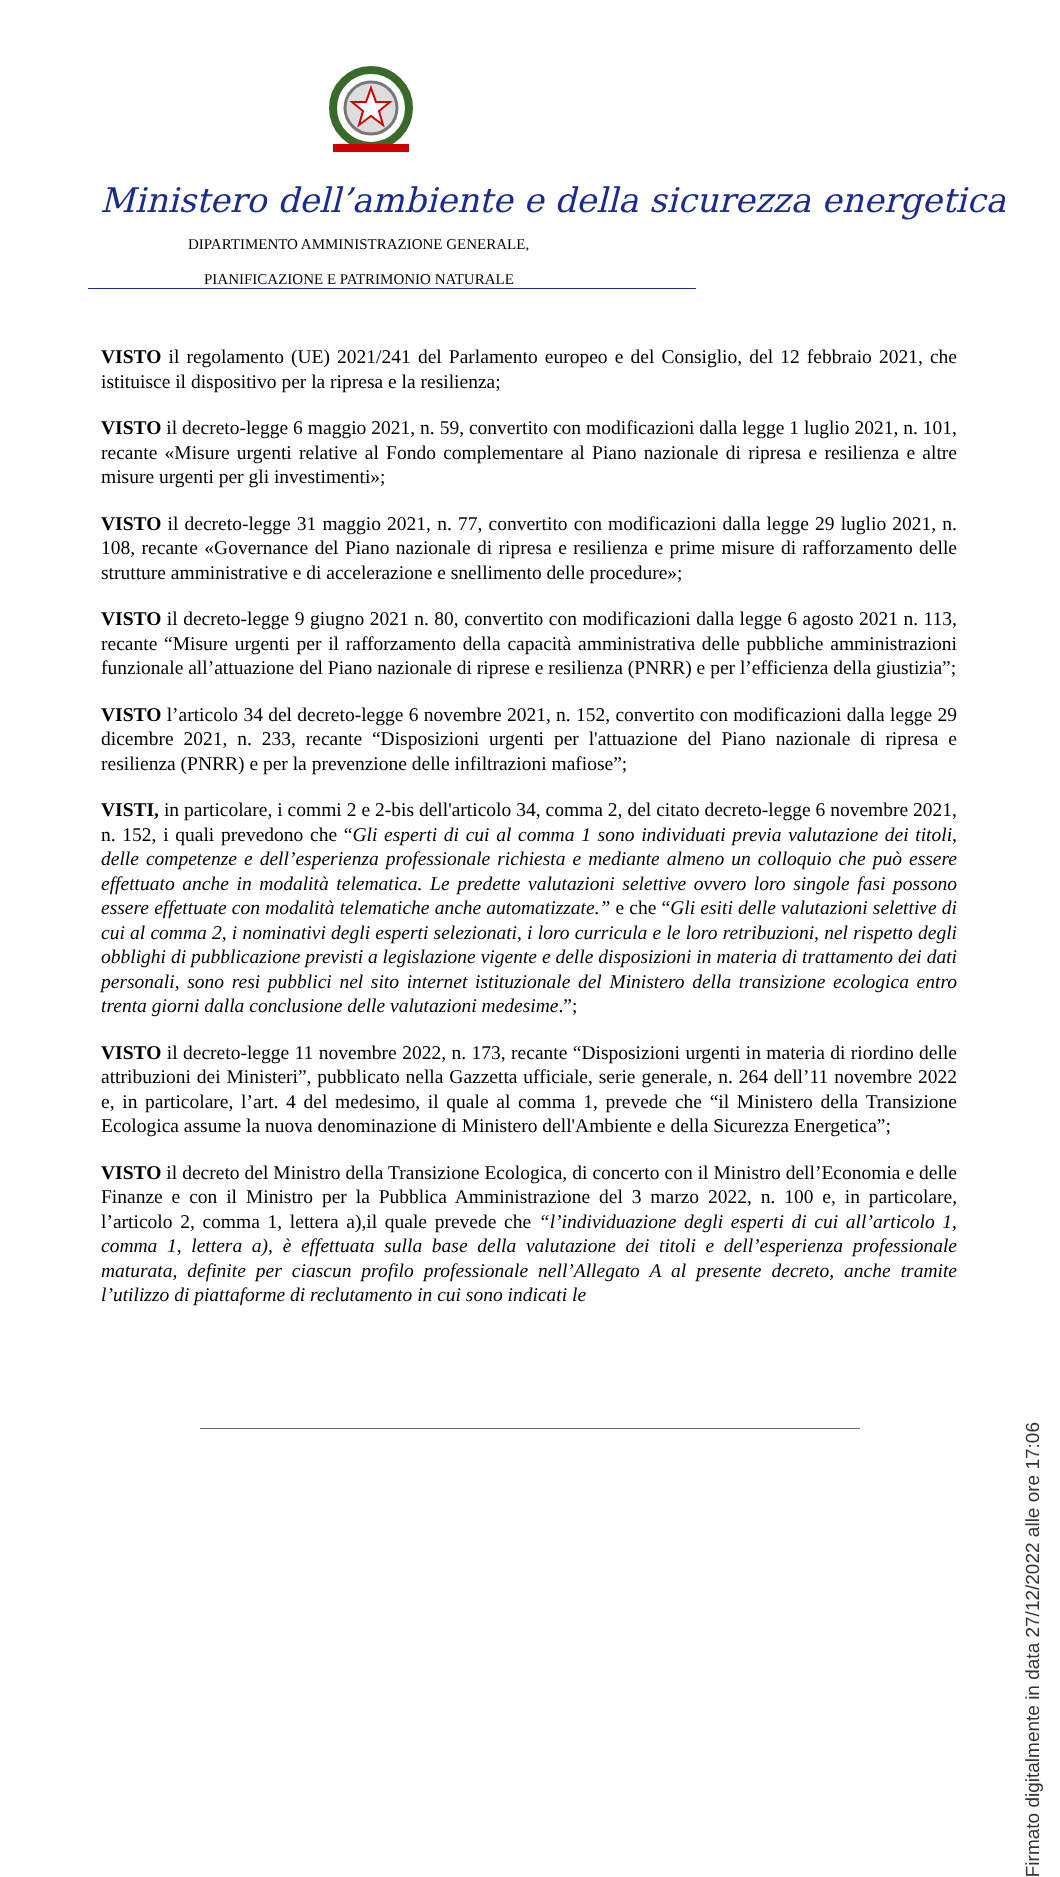Ministero dell’ambiente e della sicurezza energetica
DIPARTIMENTO AMMINISTRAZIONE GENERALE,
PIANIFICAZIONE E PATRIMONIO NATURALE
VISTO il regolamento (UE) 2021/241 del Parlamento europeo e del Consiglio, del 12 febbraio 2021, che istituisce il dispositivo per la ripresa e la resilienza;
VISTO il decreto-legge 6 maggio 2021, n. 59, convertito con modificazioni dalla legge 1 luglio 2021, n. 101, recante «Misure urgenti relative al Fondo complementare al Piano nazionale di ripresa e resilienza e altre misure urgenti per gli investimenti»;
VISTO il decreto-legge 31 maggio 2021, n. 77, convertito con modificazioni dalla legge 29 luglio 2021, n. 108, recante «Governance del Piano nazionale di ripresa e resilienza e prime misure di rafforzamento delle strutture amministrative e di accelerazione e snellimento delle procedure»;
VISTO il decreto-legge 9 giugno 2021 n. 80, convertito con modificazioni dalla legge 6 agosto 2021 n. 113, recante “Misure urgenti per il rafforzamento della capacità amministrativa delle pubbliche amministrazioni funzionale all’attuazione del Piano nazionale di riprese e resilienza (PNRR) e per l’efficienza della giustizia”;
VISTO l’articolo 34 del decreto-legge 6 novembre 2021, n. 152, convertito con modificazioni dalla legge 29 dicembre 2021, n. 233, recante “Disposizioni urgenti per l'attuazione del Piano nazionale di ripresa e resilienza (PNRR) e per la prevenzione delle infiltrazioni mafiose”;
VISTI, in particolare, i commi 2 e 2-bis dell'articolo 34, comma 2, del citato decreto-legge 6 novembre 2021, n. 152, i quali prevedono che “Gli esperti di cui al comma 1 sono individuati previa valutazione dei titoli, delle competenze e dell’esperienza professionale richiesta e mediante almeno un colloquio che può essere effettuato anche in modalità telematica. Le predette valutazioni selettive ovvero loro singole fasi possono essere effettuate con modalità telematiche anche automatizzate.” e che “Gli esiti delle valutazioni selettive di cui al comma 2, i nominativi degli esperti selezionati, i loro curricula e le loro retribuzioni, nel rispetto degli obblighi di pubblicazione previsti a legislazione vigente e delle disposizioni in materia di trattamento dei dati personali, sono resi pubblici nel sito internet istituzionale del Ministero della transizione ecologica entro trenta giorni dalla conclusione delle valutazioni medesime.”;
VISTO il decreto-legge 11 novembre 2022, n. 173, recante “Disposizioni urgenti in materia di riordino delle attribuzioni dei Ministeri”, pubblicato nella Gazzetta ufficiale, serie generale, n. 264 dell’11 novembre 2022 e, in particolare, l’art. 4 del medesimo, il quale al comma 1, prevede che “il Ministero della Transizione Ecologica assume la nuova denominazione di Ministero dell'Ambiente e della Sicurezza Energetica”;
VISTO il decreto del Ministro della Transizione Ecologica, di concerto con il Ministro dell’Economia e delle Finanze e con il Ministro per la Pubblica Amministrazione del 3 marzo 2022, n. 100 e, in particolare, l’articolo 2, comma 1, lettera a),il quale prevede che “l’individuazione degli esperti di cui all’articolo 1, comma 1, lettera a), è effettuata sulla base della valutazione dei titoli e dell’esperienza professionale maturata, definite per ciascun profilo professionale nell’Allegato A al presente decreto, anche tramite l’utilizzo di piattaforme di reclutamento in cui sono indicati le
Firmato digitalmente in data 27/12/2022 alle ore 17:06